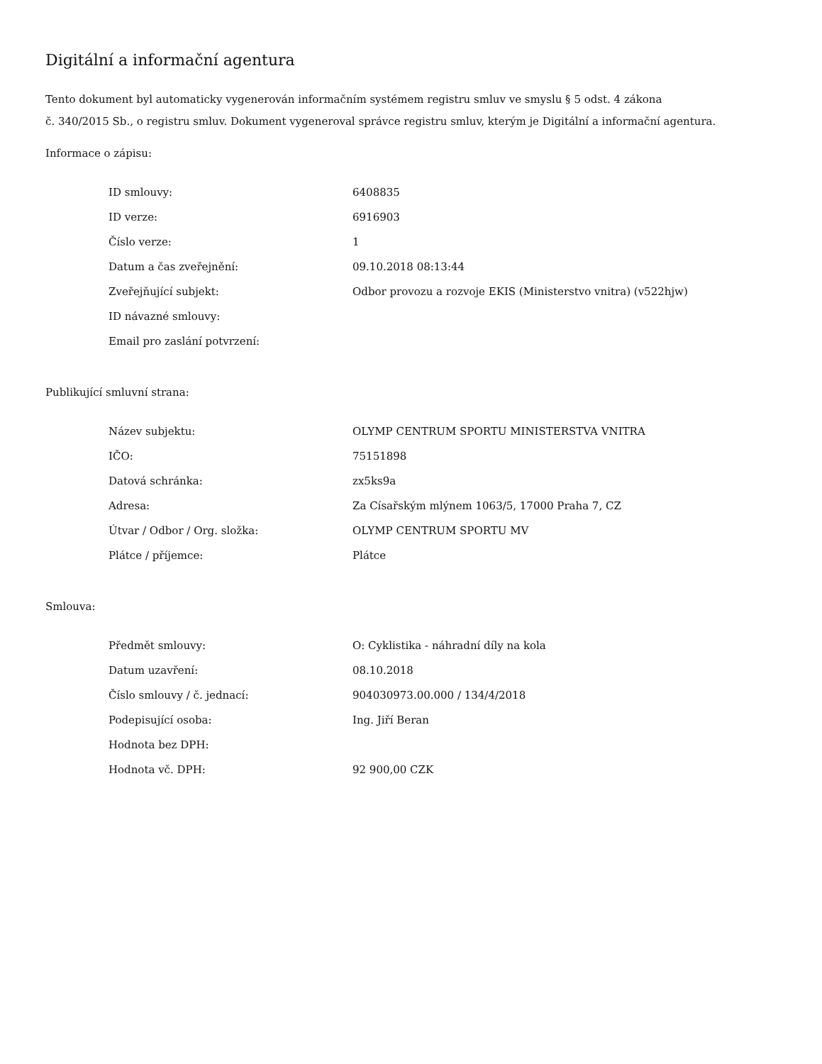Digitální a informační agentura
Tento dokument byl automaticky vygenerován informačním systémem registru smluv ve smyslu § 5 odst. 4 zákona
č. 340/2015 Sb., o registru smluv. Dokument vygeneroval správce registru smluv, kterým je Digitální a informační agentura.
Informace o zápisu:
| ID smlouvy: | 6408835 |
| ID verze: | 6916903 |
| Číslo verze: | 1 |
| Datum a čas zveřejnění: | 09.10.2018 08:13:44 |
| Zveřejňující subjekt: | Odbor provozu a rozvoje EKIS (Ministerstvo vnitra) (v522hjw) |
| ID návazné smlouvy: | |
| Email pro zaslání potvrzení: | |
Publikující smluvní strana:
| Název subjektu: | OLYMP CENTRUM SPORTU MINISTERSTVA VNITRA |
| IČO: | 75151898 |
| Datová schránka: | zx5ks9a |
| Adresa: | Za Císařským mlýnem 1063/5, 17000 Praha 7, CZ |
| Útvar / Odbor / Org. složka: | OLYMP CENTRUM SPORTU MV |
| Plátce / příjemce: | Plátce |
Smlouva:
| Předmět smlouvy: | O: Cyklistika - náhradní díly na kola |
| Datum uzavření: | 08.10.2018 |
| Číslo smlouvy / č. jednací: | 904030973.00.000 / 134/4/2018 |
| Podepisující osoba: | Ing. Jiří Beran |
| Hodnota bez DPH: | |
| Hodnota vč. DPH: | 92 900,00 CZK |